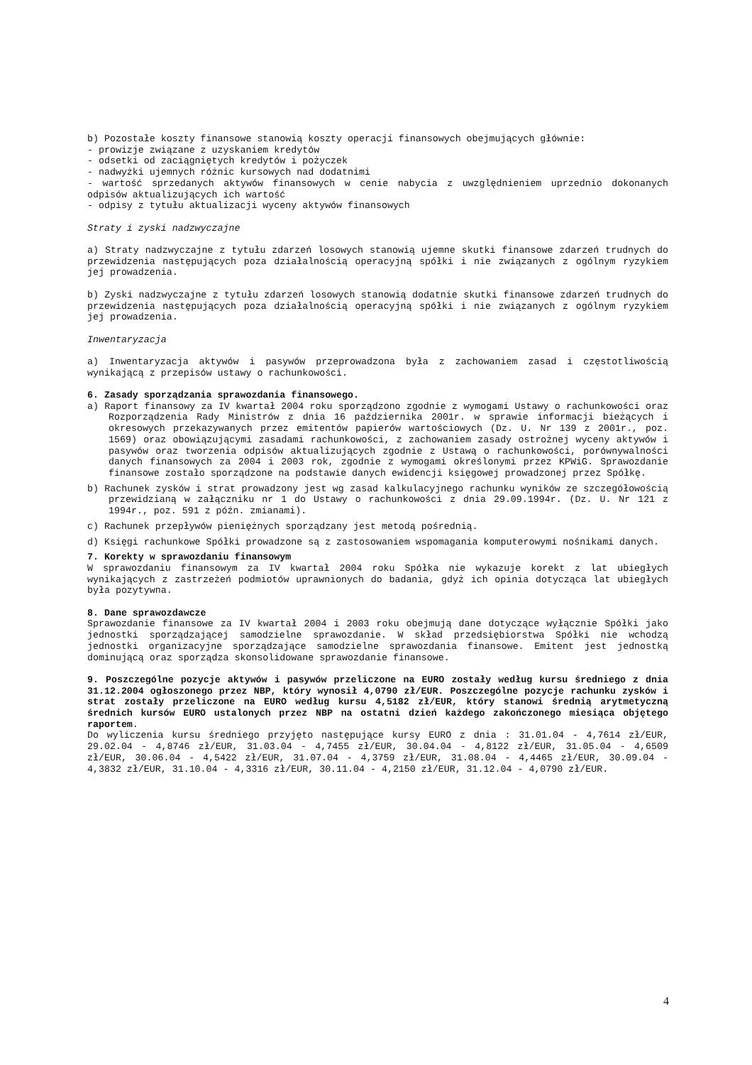b) Pozostałe koszty finansowe stanowią koszty operacji finansowych obejmujących głównie:
- prowizje związane z uzyskaniem kredytów
- odsetki od zaciągniętych kredytów i pożyczek
- nadwyżki ujemnych różnic kursowych nad dodatnimi
- wartość sprzedanych aktywów finansowych w cenie nabycia z uwzględnieniem uprzednio dokonanych odpisów aktualizujących ich wartość
- odpisy z tytułu aktualizacji wyceny aktywów finansowych
Straty i zyski nadzwyczajne
a) Straty nadzwyczajne z tytułu zdarzeń losowych stanowią ujemne skutki finansowe zdarzeń trudnych do przewidzenia następujących poza działalnością operacyjną spółki i nie związanych z ogólnym ryzykiem jej prowadzenia.
b) Zyski nadzwyczajne z tytułu zdarzeń losowych stanowią dodatnie skutki finansowe zdarzeń trudnych do przewidzenia następujących poza działalnością operacyjną spółki i nie związanych z ogólnym ryzykiem jej prowadzenia.
Inwentaryzacja
a) Inwentaryzacja aktywów i pasywów przeprowadzona była z zachowaniem zasad i częstotliwością wynikającą z przepisów ustawy o rachunkowości.
6. Zasady sporządzania sprawozdania finansowego.
a) Raport finansowy za IV kwartał 2004 roku sporządzono zgodnie z wymogami Ustawy o rachunkowości oraz Rozporządzenia Rady Ministrów z dnia 16 października 2001r. w sprawie informacji bieżących i okresowych przekazywanych przez emitentów papierów wartościowych (Dz. U. Nr 139 z 2001r., poz. 1569) oraz obowiązującymi zasadami rachunkowości, z zachowaniem zasady ostrożnej wyceny aktywów i pasywów oraz tworzenia odpisów aktualizujących zgodnie z Ustawą o rachunkowości, porównywalności danych finansowych za 2004 i 2003 rok, zgodnie z wymogami określonymi przez KPWiG. Sprawozdanie finansowe zostało sporządzone na podstawie danych ewidencji księgowej prowadzonej przez Spółkę.
b) Rachunek zysków i strat prowadzony jest wg zasad kalkulacyjnego rachunku wyników ze szczegółowością przewidzianą w załączniku nr 1 do Ustawy o rachunkowości z dnia 29.09.1994r. (Dz. U. Nr 121 z 1994r., poz. 591 z późn. zmianami).
c) Rachunek przepływów pieniężnych sporządzany jest metodą pośrednią.
d) Księgi rachunkowe Spółki prowadzone są z zastosowaniem wspomagania komputerowymi nośnikami danych.
7. Korekty w sprawozdaniu finansowym
W sprawozdaniu finansowym za IV kwartał 2004 roku Spółka nie wykazuje korekt z lat ubiegłych wynikających z zastrzeżeń podmiotów uprawnionych do badania, gdyż ich opinia dotycząca lat ubiegłych była pozytywna.
8. Dane sprawozdawcze
Sprawozdanie finansowe za IV kwartał 2004 i 2003 roku obejmują dane dotyczące wyłącznie Spółki jako jednostki sporządzającej samodzielne sprawozdanie. W skład przedsiębiorstwa Spółki nie wchodzą jednostki organizacyjne sporządzające samodzielne sprawozdania finansowe. Emitent jest jednostką dominującą oraz sporządza skonsolidowane sprawozdanie finansowe.
9. Poszczególne pozycje aktywów i pasywów przeliczone na EURO zostały według kursu średniego z dnia 31.12.2004 ogłoszonego przez NBP, który wynosił 4,0790 zł/EUR. Poszczególne pozycje rachunku zysków i strat zostały przeliczone na EURO według kursu 4,5182 zł/EUR, który stanowi średnią arytmetyczną średnich kursów EURO ustalonych przez NBP na ostatni dzień każdego zakończonego miesiąca objętego raportem.
Do wyliczenia kursu średniego przyjęto następujące kursy EURO z dnia : 31.01.04 - 4,7614 zł/EUR, 29.02.04 - 4,8746 zł/EUR, 31.03.04 - 4,7455 zł/EUR, 30.04.04 - 4,8122 zł/EUR, 31.05.04 - 4,6509 zł/EUR, 30.06.04 - 4,5422 zł/EUR, 31.07.04 - 4,3759 zł/EUR, 31.08.04 - 4,4465 zł/EUR, 30.09.04 - 4,3832 zł/EUR, 31.10.04 - 4,3316 zł/EUR, 30.11.04 - 4,2150 zł/EUR, 31.12.04 - 4,0790 zł/EUR.
4